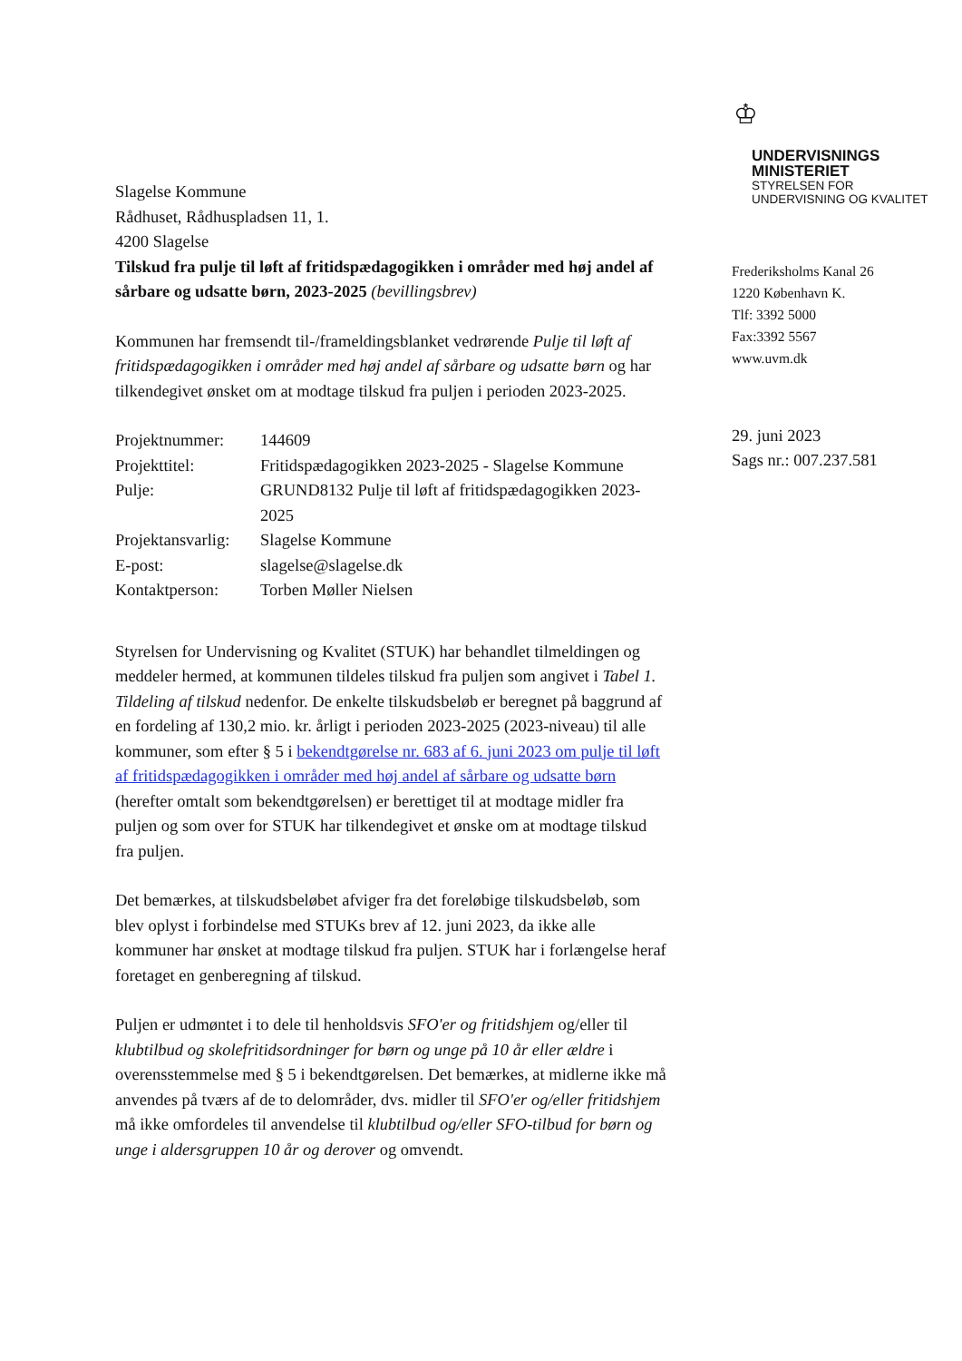Slagelse Kommune
Rådhuset, Rådhuspladsen 11, 1.
4200 Slagelse
Tilskud fra pulje til løft af fritidspædagogikken i områder med høj andel af sårbare og udsatte børn, 2023-2025 (bevillingsbrev)
Kommunen har fremsendt til-/frameldingsblanket vedrørende Pulje til løft af fritidspædagogikken i områder med høj andel af sårbare og udsatte børn og har tilkendegivet ønsket om at modtage tilskud fra puljen i perioden 2023-2025.
| Projektnummer: | 144609 |
| Projekttitel: | Fritidspædagogikken 2023-2025 - Slagelse Kommune |
| Pulje: | GRUND8132 Pulje til løft af fritidspædagogikken 2023-2025 |
| Projektansvarlig: | Slagelse Kommune |
| E-post: | slagelse@slagelse.dk |
| Kontaktperson: | Torben Møller Nielsen |
Styrelsen for Undervisning og Kvalitet (STUK) har behandlet tilmeldingen og meddeler hermed, at kommunen tildeles tilskud fra puljen som angivet i Tabel 1. Tildeling af tilskud nedenfor. De enkelte tilskudsbeløb er beregnet på baggrund af en fordeling af 130,2 mio. kr. årligt i perioden 2023-2025 (2023-niveau) til alle kommuner, som efter § 5 i bekendtgørelse nr. 683 af 6. juni 2023 om pulje til løft af fritidspædagogikken i områder med høj andel af sårbare og udsatte børn (herefter omtalt som bekendtgørelsen) er berettiget til at modtage midler fra puljen og som over for STUK har tilkendegivet et ønske om at modtage tilskud fra puljen.
Det bemærkes, at tilskudsbeløbet afviger fra det foreløbige tilskudsbeløb, som blev oplyst i forbindelse med STUKs brev af 12. juni 2023, da ikke alle kommuner har ønsket at modtage tilskud fra puljen. STUK har i forlængelse heraf foretaget en genberegning af tilskud.
Puljen er udmøntet i to dele til henholdsvis SFO'er og fritidshjem og/eller til klubtilbud og skolefritidsordninger for børn og unge på 10 år eller ældre i overensstemmelse med § 5 i bekendtgørelsen. Det bemærkes, at midlerne ikke må anvendes på tværs af de to delområder, dvs. midler til SFO'er og/eller fritidshjem må ikke omfordeles til anvendelse til klubtilbud og/eller SFO-tilbud for børn og unge i aldersgruppen 10 år og derover og omvendt.
♔
UNDERVISNINGS
MINISTERIET
STYRELSEN FOR
UNDERVISNING OG KVALITET
Frederiksholms Kanal 26
1220 København K.
Tlf: 3392 5000
Fax:3392 5567
www.uvm.dk
29. juni 2023
Sags nr.: 007.237.581